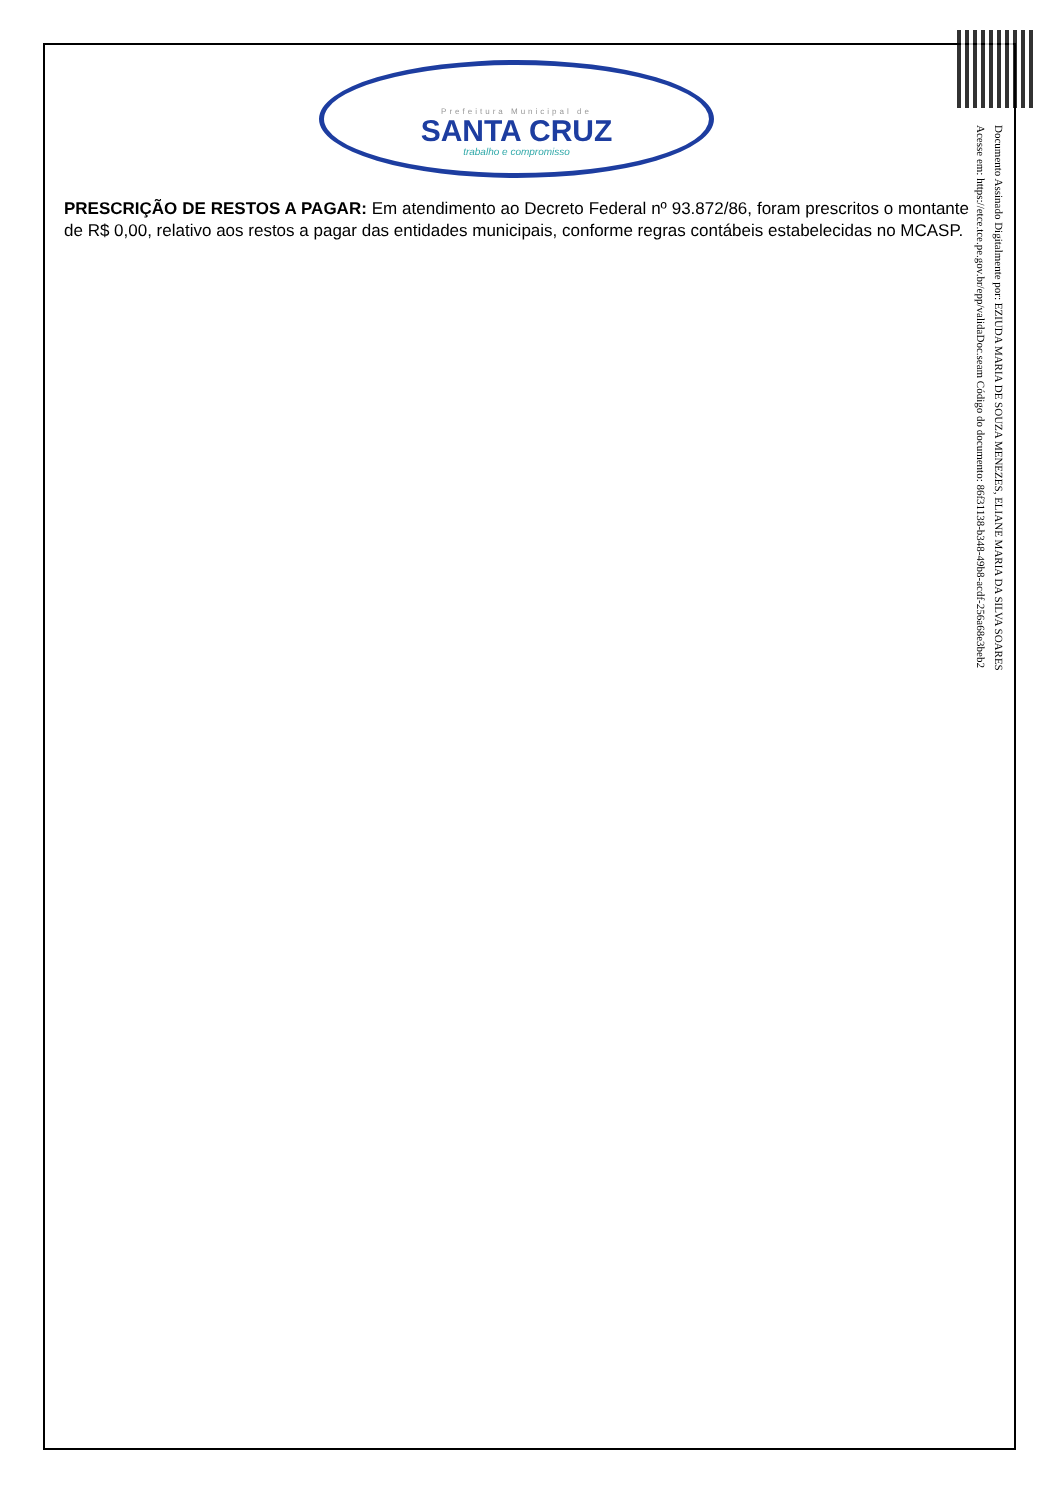Prefeitura Municipal de
SANTA CRUZ
trabalho e compromisso
PRESCRIÇÃO DE RESTOS A PAGAR: Em atendimento ao Decreto Federal nº 93.872/86, foram prescritos o montante de R$ 0,00, relativo aos restos a pagar das entidades municipais, conforme regras contábeis estabelecidas no MCASP.
Documento Assinado Digitalmente por: EZIUDA MARIA DE SOUZA MENEZES, ELIANE MARIA DA SILVA SOARES
Acesse em: https://etce.tce.pe.gov.br/epp/validaDoc.seam Código do documento: 86f31138-b348-49b8-acdf-256a68e3beb2